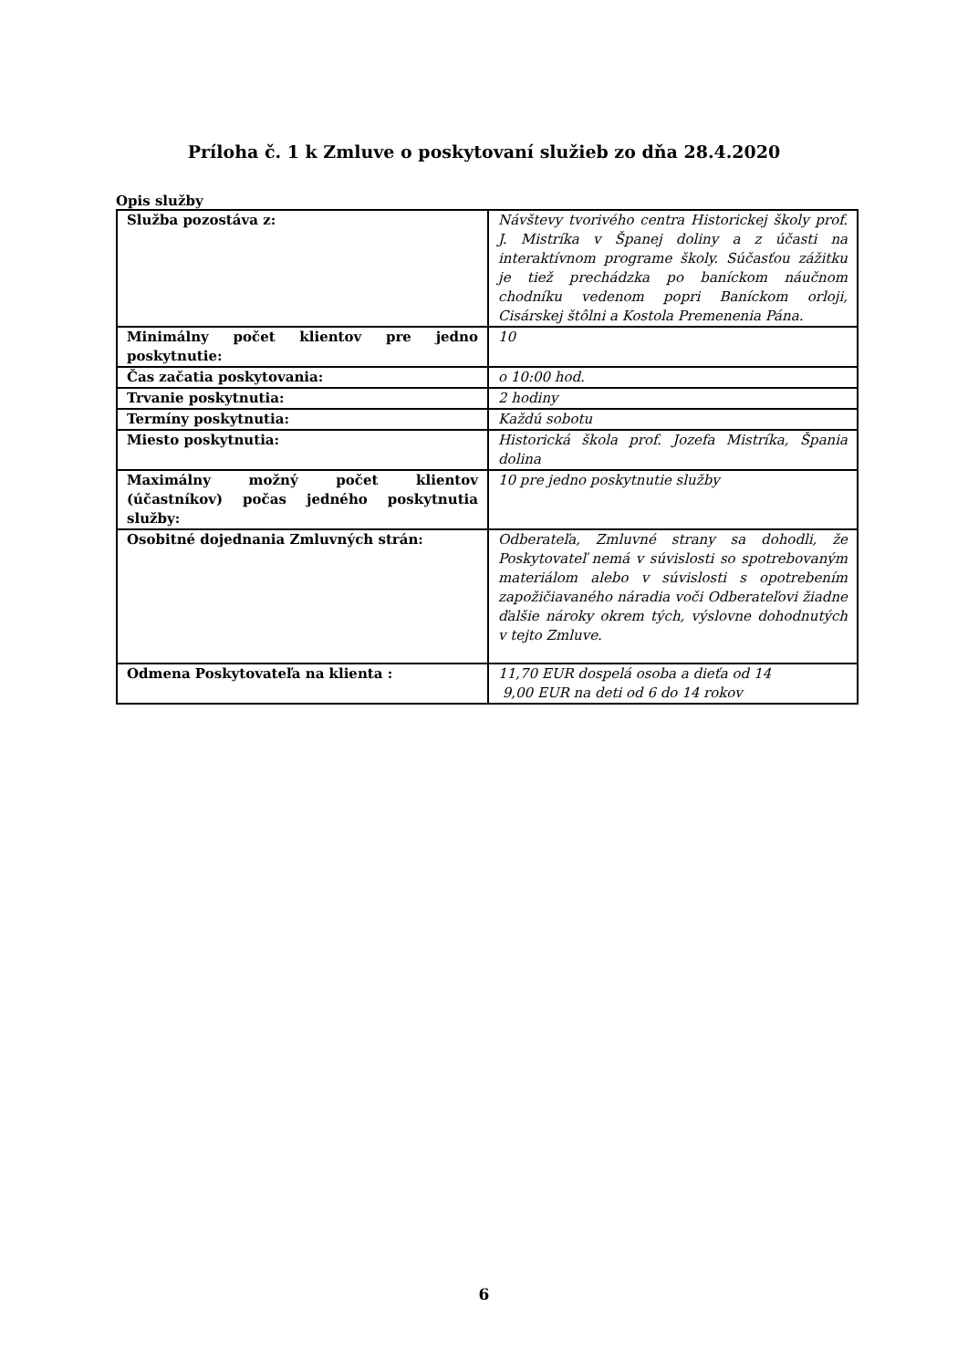Príloha č. 1 k Zmluve o poskytovaní služieb zo dňa 28.4.2020
Opis služby
| Služba pozostáva z: | Návštevy tvorivého centra Historickej školy prof. J. Mistríka v Španej doliny a z účasti na interaktívnom programe školy. Súčasťou zážitku je tiež prechádzka po baníckom náučnom chodníku vedenom popri Baníckom orloji, Cisárskej štôlni a Kostola Premenenia Pána. |
| Minimálny počet klientov pre jedno poskytnutie: | 10 |
| Čas začatia poskytovania: | o 10:00 hod. |
| Trvanie poskytnutia: | 2 hodiny |
| Termíny poskytnutia: | Každú sobotu |
| Miesto poskytnutia: | Historická škola prof. Jozefa Mistríka, Špania dolina |
| Maximálny možný počet klientov (účastníkov) počas jedného poskytnutia služby: | 10 pre jedno poskytnutie služby |
| Osobitné dojednania Zmluvných strán: | Odberateľa, Zmluvné strany sa dohodli, že Poskytovateľ nemá v súvislosti so spotrebovaným materiálom alebo v súvislosti s opotrebením zapožičiavaného náradia voči Odberateľovi žiadne ďalšie nároky okrem tých, výslovne dohodnutých v tejto Zmluve. |
| Odmena Poskytovateľa na klienta : | 11,70 EUR dospelá osoba a dieťa od 14 9,00 EUR na deti od 6 do 14 rokov |
6